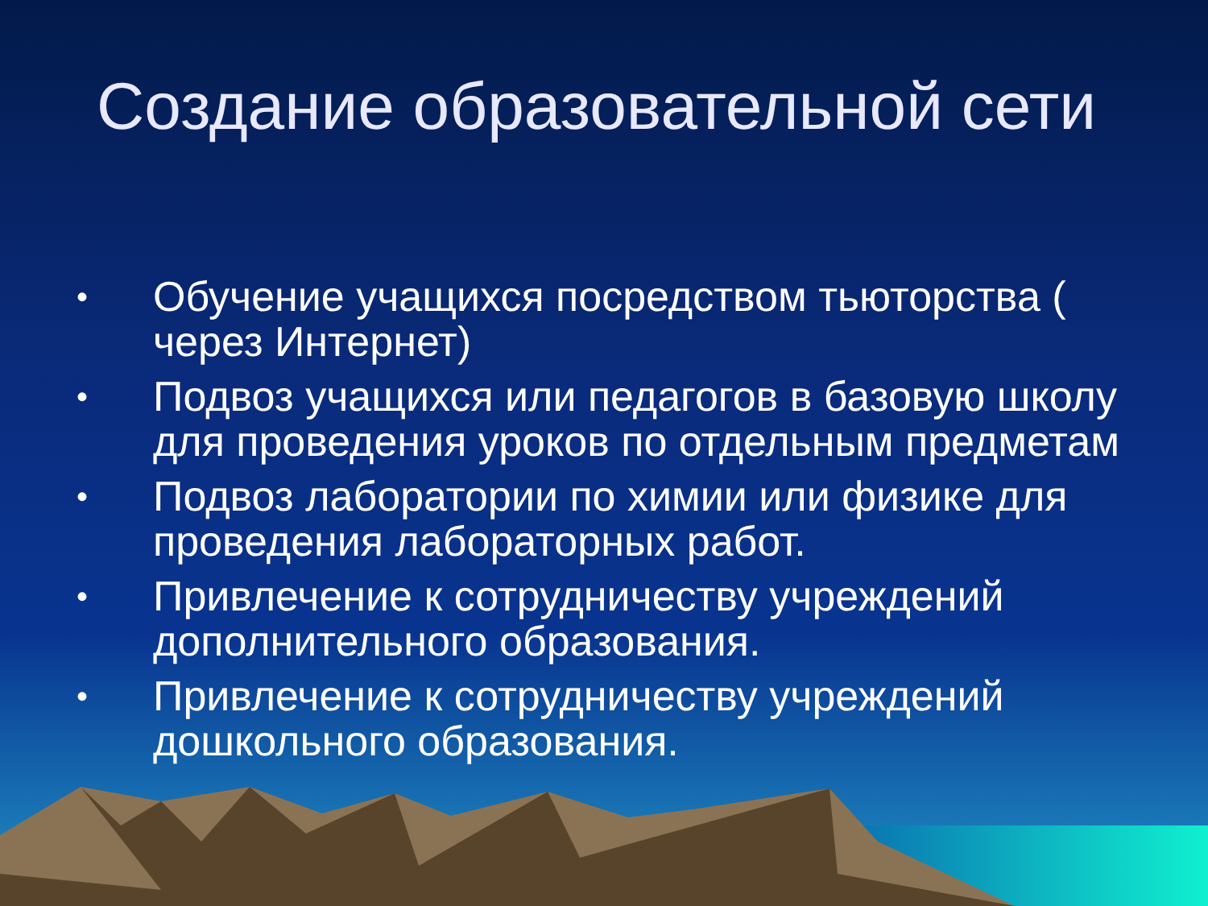Создание образовательной сети
• Обучение учащихся посредством тьюторства ( через Интернет)
• Подвоз учащихся или педагогов в базовую школу для проведения уроков по отдельным предметам
• Подвоз лаборатории по химии или физике для проведения лабораторных работ.
• Привлечение к сотрудничеству учреждений дополнительного образования.
• Привлечение к сотрудничеству учреждений дошкольного образования.